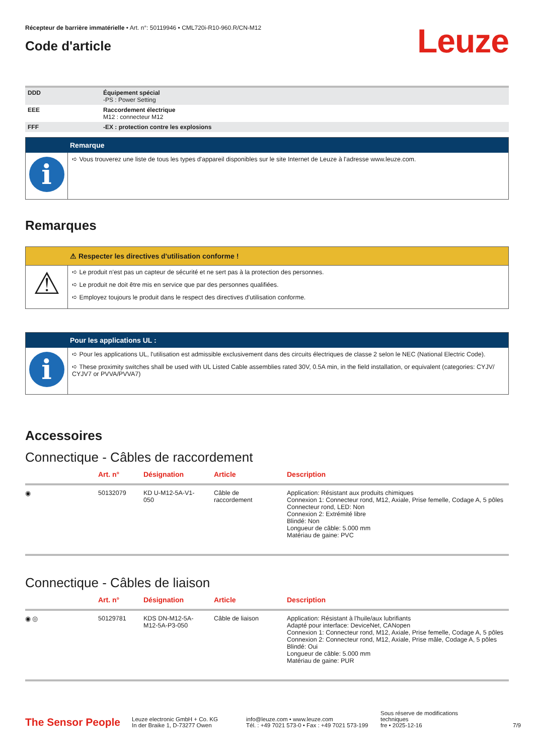Récepteur de barrière immatérielle • Art. n°: 50119946 • CML720i-R10-960.R/CN-M12
Code d'article
Leuze
| DDD | Équipement spécial -PS : Power Setting |
| EEE | Raccordement électrique M12 : connecteur M12 |
| FFF | -EX : protection contre les explosions |
Remarque
i
➪ Vous trouverez une liste de tous les types d'appareil disponibles sur le site Internet de Leuze à l'adresse www.leuze.com.
Remarques
⚠ Respecter les directives d'utilisation conforme !
⚠
➪ Le produit n'est pas un capteur de sécurité et ne sert pas à la protection des personnes.
➪ Le produit ne doit être mis en service que par des personnes qualifiées.
➪ Employez toujours le produit dans le respect des directives d'utilisation conforme.
Pour les applications UL :
i
➪ Pour les applications UL, l'utilisation est admissible exclusivement dans des circuits électriques de classe 2 selon le NEC (National Electric Code).
➪ These proximity switches shall be used with UL Listed Cable assemblies rated 30V, 0.5A min, in the field installation, or equivalent (categories: CYJV/ CYJV7 or PVVA/PVVA7)
Accessoires
Connectique - Câbles de raccordement
| | Art. n° | Désignation | Article | Description |
| --- | --- | --- | --- | --- |
| ◉ | 50132079 | KD U-M12-5A-V1- 050 | Câble de raccordement | Application: Résistant aux produits chimiques Connexion 1: Connecteur rond, M12, Axiale, Prise femelle, Codage A, 5 pôles Connecteur rond, LED: Non Connexion 2: Extrémité libre Blindé: Non Longueur de câble: 5.000 mm Matériau de gaine: PVC |
Connectique - Câbles de liaison
| | Art. n° | Désignation | Article | Description |
| --- | --- | --- | --- | --- |
| ◉ ◎ | 50129781 | KDS DN-M12-5A- M12-5A-P3-050 | Câble de liaison | Application: Résistant à l'huile/aux lubrifiants Adapté pour interface: DeviceNet, CANopen Connexion 1: Connecteur rond, M12, Axiale, Prise femelle, Codage A, 5 pôles Connexion 2: Connecteur rond, M12, Axiale, Prise mâle, Codage A, 5 pôles Blindé: Oui Longueur de câble: 5.000 mm Matériau de gaine: PUR |
The Sensor People
Leuze electronic GmbH + Co. KG
In der Braike 1, D-73277 Owen
info@leuze.com • www.leuze.com
Tél. : +49 7021 573-0 • Fax : +49 7021 573-199
Sous réserve de modifications
techniques
fre • 2025-12-16
7/9